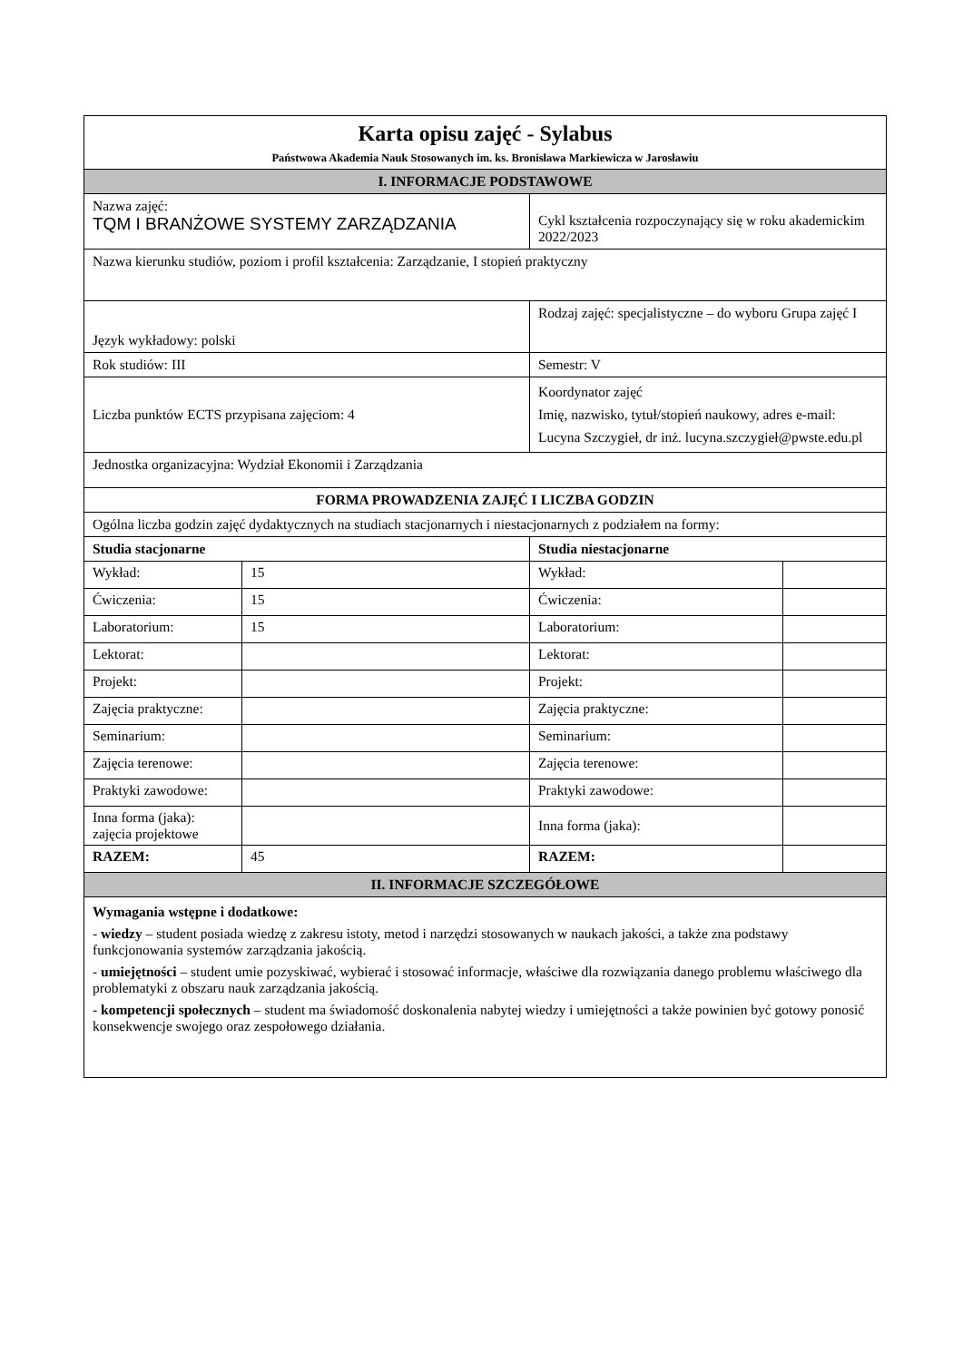| Karta opisu zajęć - Sylabus Państwowa Akademia Nauk Stosowanych im. ks. Bronisława Markiewicza w Jarosławiu | | | |
| I. INFORMACJE PODSTAWOWE | | | |
| Nazwa zajęć: TQM I BRANŻOWE SYSTEMY ZARZĄDZANIA | | Cykl kształcenia rozpoczynający się w roku akademickim 2022/2023 | |
| Nazwa kierunku studiów, poziom i profil kształcenia: Zarządzanie, I stopień praktyczny | | | |
| Język wykładowy: polski | | Rodzaj zajęć: specjalistyczne – do wyboru Grupa zajęć I | |
| Rok studiów: III | | Semestr: V | |
| Liczba punktów ECTS przypisana zajęciom: 4 | | Koordynator zajęć Imię, nazwisko, tytuł/stopień naukowy, adres e-mail: Lucyna Szczygieł, dr inż. lucyna.szczygieł@pwste.edu.pl | |
| Jednostka organizacyjna: Wydział Ekonomii i Zarządzania | | | |
| FORMA PROWADZENIA ZAJĘĆ I LICZBA GODZIN | | | |
| Ogólna liczba godzin zajęć dydaktycznych na studiach stacjonarnych i niestacjonarnych z podziałem na formy: | | | |
| Studia stacjonarne | | Studia niestacjonarne | |
| Wykład: | 15 | Wykład: | |
| Ćwiczenia: | 15 | Ćwiczenia: | |
| Laboratorium: | 15 | Laboratorium: | |
| Lektorat: | | Lektorat: | |
| Projekt: | | Projekt: | |
| Zajęcia praktyczne: | | Zajęcia praktyczne: | |
| Seminarium: | | Seminarium: | |
| Zajęcia terenowe: | | Zajęcia terenowe: | |
| Praktyki zawodowe: | | Praktyki zawodowe: | |
| Inna forma (jaka): zajęcia projektowe | | Inna forma (jaka): | |
| RAZEM: | 45 | RAZEM: | |
| II. INFORMACJE SZCZEGÓŁOWE | | | |
| Wymagania wstępne i dodatkowe: - wiedzy – student posiada wiedzę z zakresu istoty, metod i narzędzi stosowanych w naukach jakości, a także zna podstawy funkcjonowania systemów zarządzania jakością. - umiejętności – student umie pozyskiwać, wybierać i stosować informacje, właściwe dla rozwiązania danego problemu właściwego dla problematyki z obszaru nauk zarządzania jakością. - kompetencji społecznych – student ma świadomość doskonalenia nabytej wiedzy i umiejętności a także powinien być gotowy ponosić konsekwencje swojego oraz zespołowego działania. | | | |